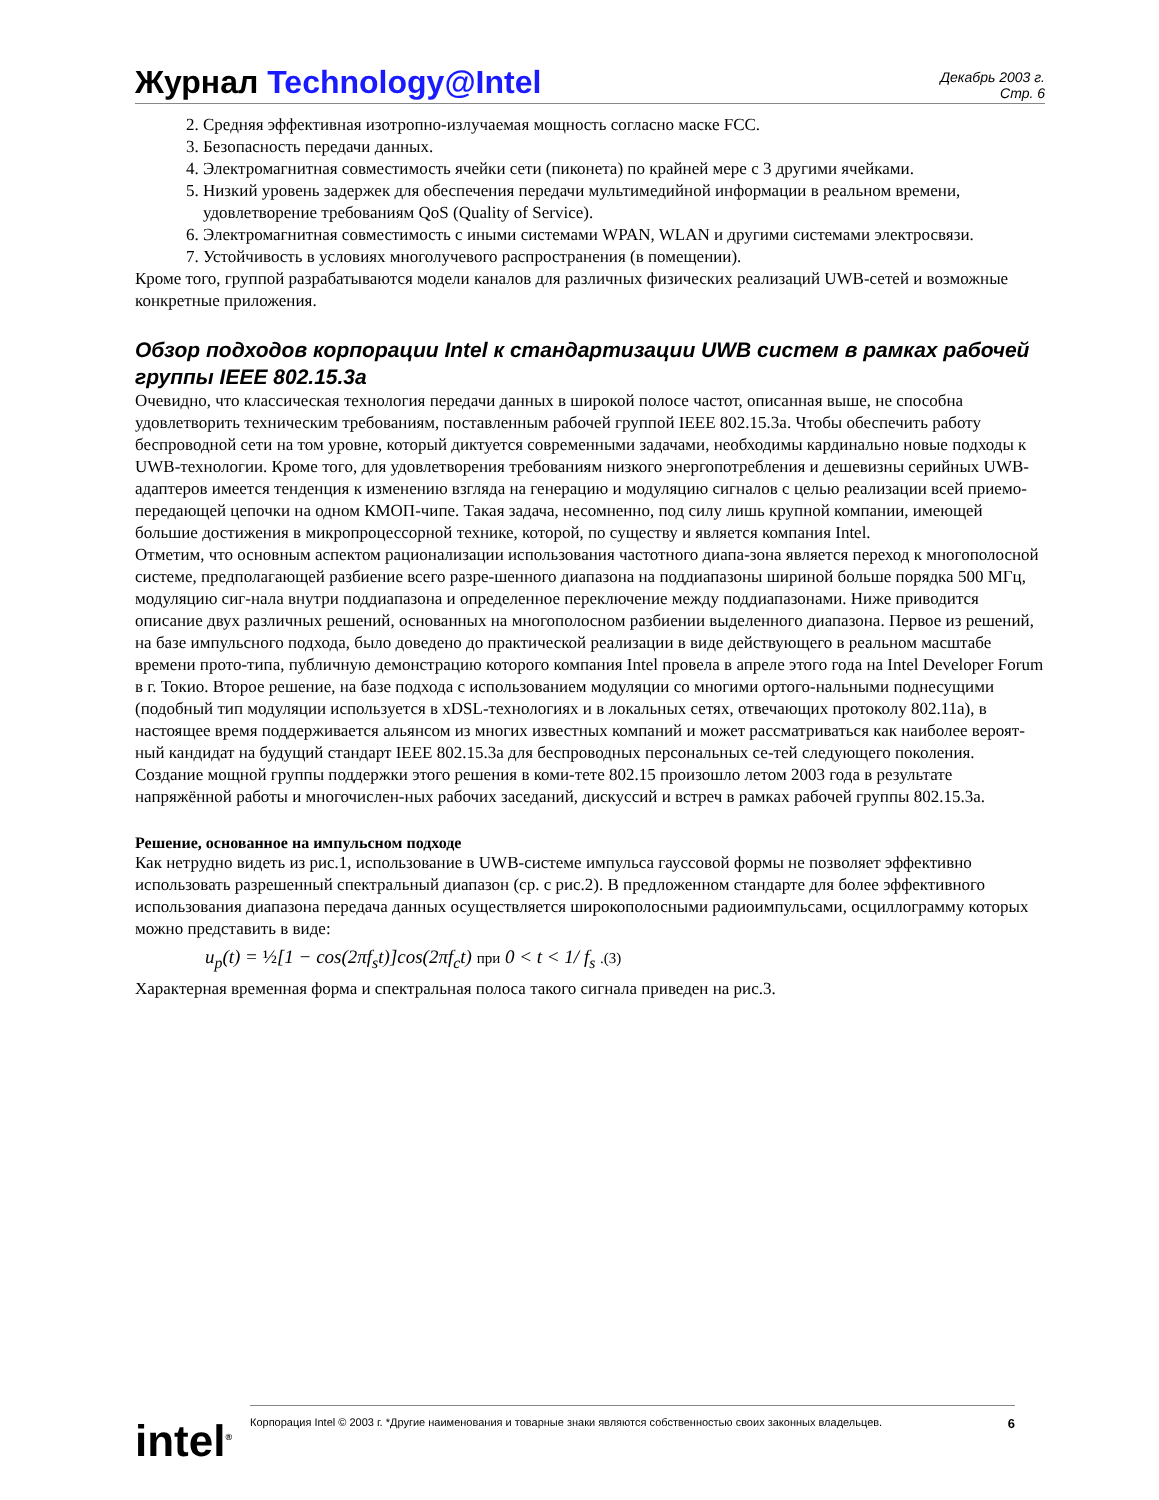Журнал Technology@Intel
Декабрь 2003 г.
Стр. 6
2. Средняя эффективная изотропно-излучаемая мощность согласно маске FCC.
3. Безопасность передачи данных.
4. Электромагнитная совместимость ячейки сети (пиконета) по крайней мере с 3 другими ячейками.
5. Низкий уровень задержек для обеспечения передачи мультимедийной информации в реальном времени, удовлетворение требованиям QoS (Quality of Service).
6. Электромагнитная совместимость с иными системами WPAN, WLAN и другими системами электросвязи.
7. Устойчивость в условиях многолучевого распространения (в помещении).
Кроме того, группой разрабатываются модели каналов для различных физических реализаций UWB-сетей и возможные конкретные приложения.
Обзор подходов корпорации Intel к стандартизации UWB систем в рамках рабочей группы IEEE 802.15.3a
Очевидно, что классическая технология передачи данных в широкой полосе частот, описанная выше, не способна удовлетворить техническим требованиям, поставленным рабочей группой IEEE 802.15.3a. Чтобы обеспечить работу беспроводной сети на том уровне, который диктуется современными задачами, необходимы кардинально новые подходы к UWB-технологии. Кроме того, для удовлетворения требованиям низкого энергопотребления и дешевизны серийных UWB-адаптеров имеется тенденция к изменению взгляда на генерацию и модуляцию сигналов с целью реализации всей приемо-передающей цепочки на одном КМОП-чипе. Такая задача, несомненно, под силу лишь крупной компании, имеющей большие достижения в микропроцессорной технике, которой, по существу и является компания Intel.
Отметим, что основным аспектом рационализации использования частотного диапа-зона является переход к многополосной системе, предполагающей разбиение всего разре-шенного диапазона на поддиапазоны шириной больше порядка 500 МГц, модуляцию сиг-нала внутри поддиапазона и определенное переключение между поддиапазонами. Ниже приводится описание двух различных решений, основанных на многополосном разбиении выделенного диапазона. Первое из решений, на базе импульсного подхода, было доведено до практической реализации в виде действующего в реальном масштабе времени прото-типа, публичную демонстрацию которого компания Intel провела в апреле этого года на Intel Developer Forum в г. Токио. Второе решение, на базе подхода с использованием модуляции со многими ортого-нальными поднесущими (подобный тип модуляции используется в xDSL-технологиях и в локальных сетях, отвечающих протоколу 802.11a), в настоящее время поддерживается альянсом из многих известных компаний и может рассматриваться как наиболее вероят-ный кандидат на будущий стандарт IEEE 802.15.3a для беспроводных персональных се-тей следующего поколения. Создание мощной группы поддержки этого решения в коми-тете 802.15 произошло летом 2003 года в результате напряжённой работы и многочислен-ных рабочих заседаний, дискуссий и встреч в рамках рабочей группы 802.15.3a.
Решение, основанное на импульсном подходе
Как нетрудно видеть из рис.1, использование в UWB-системе импульса гауссовой формы не позволяет эффективно использовать разрешенный спектральный диапазон (ср. с рис.2). В предложенном стандарте для более эффективного использования диапазона передача данных осуществляется широкополосными радиоимпульсами, осциллограмму которых можно представить в виде:
u<sub>p</sub>(t) = ½[1 − cos(2πf<sub>s</sub>t)]cos(2πf<sub>c</sub>t) при 0 < t < 1/ f<sub>s</sub> .(3)
Характерная временная форма и спектральная полоса такого сигнала приведен на рис.3.
intel<sup>®</sup>
Корпорация Intel © 2003 г. *Другие наименования и товарные знаки являются собственностью своих законных владельцев. 6